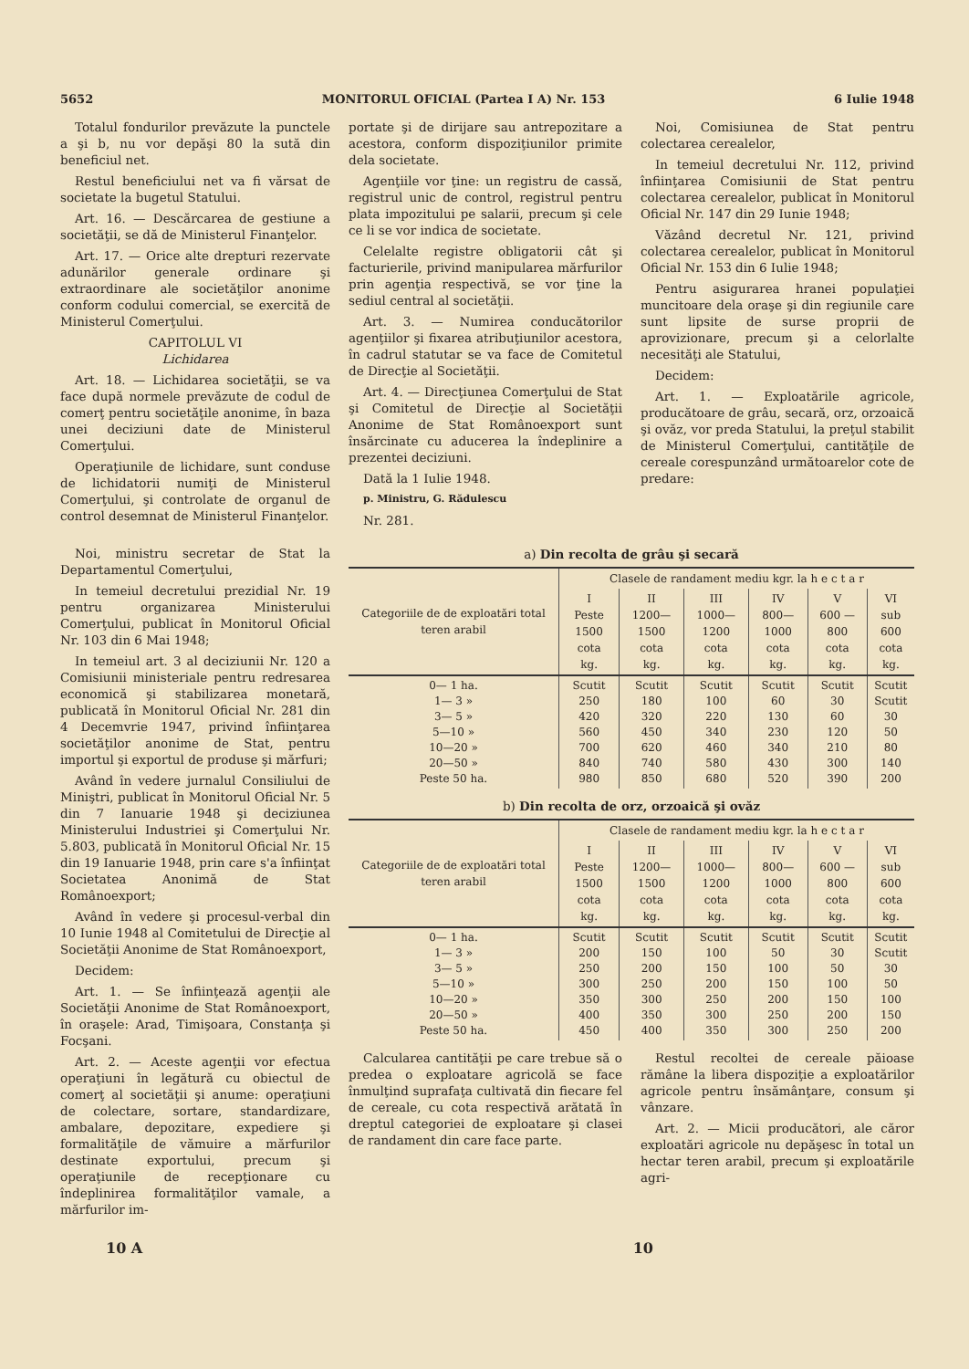5652 MONITORUL OFICIAL (Partea I A) Nr. 153 6 Iulie 1948
Totalul fondurilor prevăzute la punctele a şi b, nu vor depăşi 80 la sută din beneficiul net.
Restul beneficiului net va fi vărsat de societate la bugetul Statului.
Art. 16. — Descărcarea de gestiune a societăţii, se dă de Ministerul Finanţelor.
Art. 17. — Orice alte drepturi rezervate adunărilor generale ordinare şi extraordinare ale societăţilor anonime conform codului comercial, se exercită de Ministerul Comerţului.
CAPITOLUL VI
Lichidarea
Art. 18. — Lichidarea societăţii, se va face după normele prevăzute de codul de comerţ pentru societăţile anonime, în baza unei deciziuni date de Ministerul Comerţului.
Operaţiunile de lichidare, sunt conduse de lichidatorii numiţi de Ministerul Comerţului, şi controlate de organul de control desemnat de Ministerul Finanţelor.
Noi, ministru secretar de Stat la Departamentul Comerţului,
In temeiul decretului prezidial Nr. 19 pentru organizarea Ministerului Comerţului, publicat în Monitorul Oficial Nr. 103 din 6 Mai 1948;
In temeiul art. 3 al deciziunii Nr. 120 a Comisiunii ministeriale pentru redresarea economică şi stabilizarea monetară, publicată în Monitorul Oficial Nr. 281 din 4 Decemvrie 1947, privind înfiinţarea societăţilor anonime de Stat, pentru importul şi exportul de produse şi mărfuri;
Având în vedere jurnalul Consiliului de Miniştri, publicat în Monitorul Oficial Nr. 5 din 7 Ianuarie 1948 şi deciziunea Ministerului Industriei şi Comerţului Nr. 5.803, publicată în Monitorul Oficial Nr. 15 din 19 Ianuarie 1948, prin care s'a înfiinţat Societatea Anonimă de Stat Românoexport;
Având în vedere şi procesul-verbal din 10 Iunie 1948 al Comitetului de Direcţie al Societăţii Anonime de Stat Românoexport,
Decidem:
Art. 1. — Se înfiinţează agenţii ale Societăţii Anonime de Stat Românoexport, în oraşele: Arad, Timişoara, Constanţa şi Focşani.
Art. 2. — Aceste agenţii vor efectua operaţiuni în legătură cu obiectul de comerţ al societăţii şi anume: operaţiuni de colectare, sortare, standardizare, ambalare, depozitare, expediere şi formalităţile de vămuire a mărfurilor destinate exportului, precum şi operaţiunile de recepţionare cu îndeplinirea formalităţilor vamale, a mărfurilor im-
portate şi de dirijare sau antrepozitare a acestora, conform dispoziţiunilor primite dela societate.
Agenţiile vor ţine: un registru de cassă, registrul unic de control, registrul pentru plata impozitului pe salarii, precum şi cele ce li se vor indica de societate.
Celelalte registre obligatorii cât şi facturierile, privind manipularea mărfurilor prin agenţia respectivă, se vor ţine la sediul central al societăţii.
Art. 3. — Numirea conducătorilor agenţiilor şi fixarea atribuţiunilor acestora, în cadrul statutar se va face de Comitetul de Direcţie al Societăţii.
Art. 4. — Direcţiunea Comerţului de Stat şi Comitetul de Direcţie al Societăţii Anonime de Stat Românoexport sunt însărcinate cu aducerea la îndeplinire a prezentei deciziuni.
Dată la 1 Iulie 1948.
p. Ministru, G. Rădulescu
Nr. 281.
Noi, Comisiunea de Stat pentru colectarea cerealelor,
In temeiul decretului Nr. 112, privind înfiinţarea Comisiunii de Stat pentru colectarea cerealelor, publicat în Monitorul Oficial Nr. 147 din 29 Iunie 1948;
Văzând decretul Nr. 121, privind colectarea cerealelor, publicat în Monitorul Oficial Nr. 153 din 6 Iulie 1948;
Pentru asigurarea hranei populaţiei muncitoare dela oraşe şi din regiunile care sunt lipsite de surse proprii de aprovizionare, precum şi a celorlalte necesităţi ale Statului,
Decidem:
Art. 1. — Exploatările agricole, producătoare de grâu, secară, orz, orzoaică şi ovăz, vor preda Statului, la preţul stabilit de Ministerul Comerţului, cantităţile de cereale corespunzând următoarelor cote de predare:
a) Din recolta de grâu şi secară
| Categoriile de de exploatări total teren arabil | Clasele de randament mediu kgr. la h e c t a r | | | | | |
| --- | --- | --- | --- | --- | --- | --- |
| | I Peste 1500 cota kg. | II 1200—1500 cota kg. | III 1000—1200 cota kg. | IV 800—1000 cota kg. | V 600 — 800 cota kg. | VI sub 600 cota kg. |
| 0— 1 ha. 1— 3 » 3— 5 » 5—10 » 10—20 » 20—50 » Peste 50 ha. | Scutit 250 420 560 700 840 980 | Scutit 180 320 450 620 740 850 | Scutit 100 220 340 460 580 680 | Scutit 60 130 230 340 430 520 | Scutit 30 60 120 210 300 390 | Scutit Scutit 30 50 80 140 200 |
b) Din recolta de orz, orzoaică şi ovăz
| Categoriile de de exploatări total teren arabil | Clasele de randament mediu kgr. la h e c t a r | | | | | |
| --- | --- | --- | --- | --- | --- | --- |
| | I Peste 1500 cota kg. | II 1200—1500 cota kg. | III 1000—1200 cota kg. | IV 800—1000 cota kg. | V 600 — 800 cota kg. | VI sub 600 cota kg. |
| 0— 1 ha. 1— 3 » 3— 5 » 5—10 » 10—20 » 20—50 » Peste 50 ha. | Scutit 200 250 300 350 400 450 | Scutit 150 200 250 300 350 400 | Scutit 100 150 200 250 300 350 | Scutit 50 100 150 200 250 300 | Scutit 30 50 100 150 200 250 | Scutit Scutit 30 50 100 150 200 |
Calcularea cantităţii pe care trebue să o predea o exploatare agricolă se face înmulţind suprafaţa cultivată din fiecare fel de cereale, cu cota respectivă arătată în dreptul categoriei de exploatare şi clasei de randament din care face parte.
Restul recoltei de cereale păioase rămâne la libera dispoziţie a exploatărilor agricole pentru însămânţare, consum şi vânzare.
Art. 2. — Micii producători, ale căror exploatări agricole nu depăşesc în total un hectar teren arabil, precum şi exploatările agri-
10 A 10